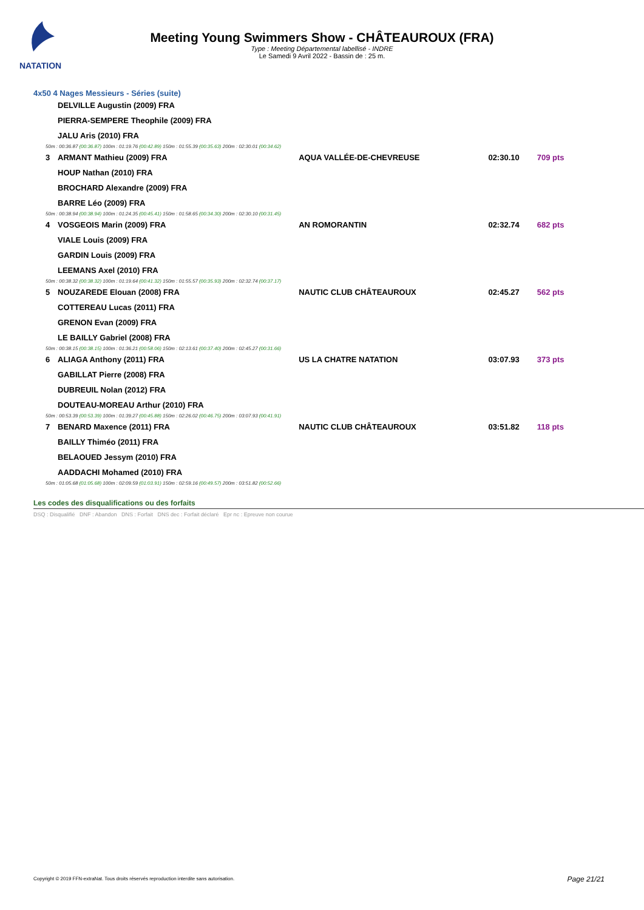NATATION
Meeting Young Swimmers Show - CHÂTEAUROUX (FRA)
Type : Meeting Départemental labellisé - INDRE
Le Samedi 9 Avril 2022 - Bassin de : 25 m.
4x50 4 Nages Messieurs - Séries (suite)
| | DELVILLE Augustin (2009) FRA | | | |
| | PIERRA-SEMPERE Theophile (2009) FRA | | | |
| | JALU Aris (2010) FRA | | | |
| 50m : 00:36.87 (00:36.87) 100m : 01:19.76 (00:42.89) 150m : 01:55.39 (00:35.63) 200m : 02:30.01 (00:34.62) | | | | |
| 3 | ARMANT Mathieu (2009) FRA | AQUA VALLÉE-DE-CHEVREUSE | 02:30.10 | 709 pts |
| | HOUP Nathan (2010) FRA | | | |
| | BROCHARD Alexandre (2009) FRA | | | |
| | BARRE Léo (2009) FRA | | | |
| 50m : 00:38.94 (00:38.94) 100m : 01:24.35 (00:45.41) 150m : 01:58.65 (00:34.30) 200m : 02:30.10 (00:31.45) | | | | |
| 4 | VOSGEOIS Marin (2009) FRA | AN ROMORANTIN | 02:32.74 | 682 pts |
| | VIALE Louis (2009) FRA | | | |
| | GARDIN Louis (2009) FRA | | | |
| | LEEMANS Axel (2010) FRA | | | |
| 50m : 00:38.32 (00:38.32) 100m : 01:19.64 (00:41.32) 150m : 01:55.57 (00:35.93) 200m : 02:32.74 (00:37.17) | | | | |
| 5 | NOUZAREDE Elouan (2008) FRA | NAUTIC CLUB CHÂTEAUROUX | 02:45.27 | 562 pts |
| | COTTEREAU Lucas (2011) FRA | | | |
| | GRENON Evan (2009) FRA | | | |
| | LE BAILLY Gabriel (2008) FRA | | | |
| 50m : 00:38.15 (00:38.15) 100m : 01:36.21 (00:58.06) 150m : 02:13.61 (00:37.40) 200m : 02:45.27 (00:31.66) | | | | |
| 6 | ALIAGA Anthony (2011) FRA | US LA CHATRE NATATION | 03:07.93 | 373 pts |
| | GABILLAT Pierre (2008) FRA | | | |
| | DUBREUIL Nolan (2012) FRA | | | |
| | DOUTEAU-MOREAU Arthur (2010) FRA | | | |
| 50m : 00:53.39 (00:53.39) 100m : 01:39.27 (00:45.88) 150m : 02:26.02 (00:46.75) 200m : 03:07.93 (00:41.91) | | | | |
| 7 | BENARD Maxence (2011) FRA | NAUTIC CLUB CHÂTEAUROUX | 03:51.82 | 118 pts |
| | BAILLY Thiméo (2011) FRA | | | |
| | BELAOUED Jessym (2010) FRA | | | |
| | AADDACHI Mohamed (2010) FRA | | | |
| 50m : 01:05.68 (01:05.68) 100m : 02:09.59 (01:03.91) 150m : 02:59.16 (00:49.57) 200m : 03:51.82 (00:52.66) | | | | |
Les codes des disqualifications ou des forfaits
DSQ : Disqualifié DNF : Abandon DNS : Forfait DNS dec : Forfait déclaré Epr nc : Epreuve non courue
Copyright © 2019 FFN-extraNat. Tous droits réservés reproduction interdite sans autorisation.
Page 21/21